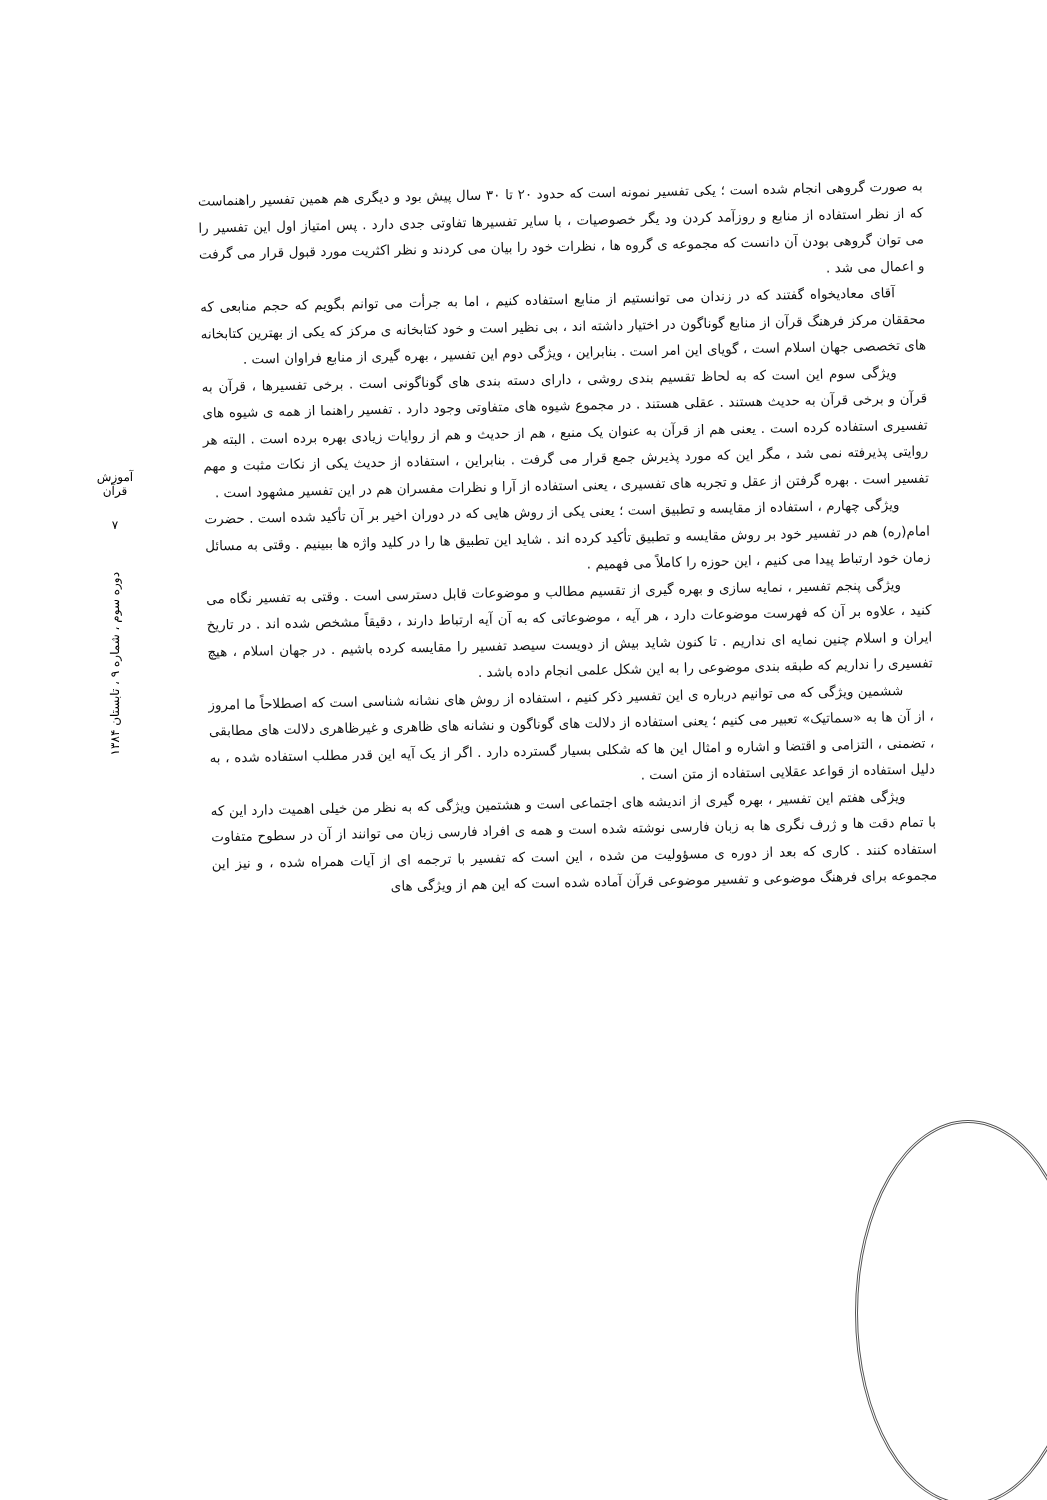آموزش قرآن
۷
دوره سوم ، شماره ۹ ، تابستان ۱۳۸۴
به صورت گروهی انجام شده است ؛ یکی تفسیر نمونه است که حدود ۲۰ تا ۳۰ سال پیش بود و دیگری هم همین تفسیر راهنماست که از نظر استفاده از منابع و روزآمد کردن ود یگر خصوصیات ، با سایر تفسیرها تفاوتی جدی دارد . پس امتیاز اول این تفسیر را می توان گروهی بودن آن دانست که مجموعه ی گروه ها ، نظرات خود را بیان می کردند و نظر اکثریت مورد قبول قرار می گرفت و اعمال می شد .
آقای معادیخواه گفتند که در زندان می توانستیم از منابع استفاده کنیم ، اما به جرأت می توانم بگویم که حجم منابعی که محققان مرکز فرهنگ قرآن از منابع گوناگون در اختیار داشته اند ، بی نظیر است و خود کتابخانه ی مرکز که یکی از بهترین کتابخانه های تخصصی جهان اسلام است ، گویای این امر است . بنابراین ، ویژگی دوم این تفسیر ، بهره گیری از منابع فراوان است .
ویژگی سوم این است که به لحاظ تقسیم بندی روشی ، دارای دسته بندی های گوناگونی است . برخی تفسیرها ، قرآن به قرآن و برخی قرآن به حدیث هستند . عقلی هستند . در مجموع شیوه های متفاوتی وجود دارد . تفسیر راهنما از همه ی شیوه های تفسیری استفاده کرده است . یعنی هم از قرآن به عنوان یک منبع ، هم از حدیث و هم از روایات زیادی بهره برده است . البته هر روایتی پذیرفته نمی شد ، مگر این که مورد پذیرش جمع قرار می گرفت . بنابراین ، استفاده از حدیث یکی از نکات مثبت و مهم تفسیر است . بهره گرفتن از عقل و تجربه های تفسیری ، یعنی استفاده از آرا و نظرات مفسران هم در این تفسیر مشهود است .
ویژگی چهارم ، استفاده از مقایسه و تطبیق است ؛ یعنی یکی از روش هایی که در دوران اخیر بر آن تأکید شده است . حضرت امام(ره) هم در تفسیر خود بر روش مقایسه و تطبیق تأکید کرده اند . شاید این تطبیق ها را در کلید واژه ها ببینیم . وقتی به مسائل زمان خود ارتباط پیدا می کنیم ، این حوزه را کاملاً می فهمیم .
ویژگی پنجم تفسیر ، نمایه سازی و بهره گیری از تقسیم مطالب و موضوعات قابل دسترسی است . وقتی به تفسیر نگاه می کنید ، علاوه بر آن که فهرست موضوعات دارد ، هر آیه ، موضوعاتی که به آن آیه ارتباط دارند ، دقیقاً مشخص شده اند . در تاریخ ایران و اسلام چنین نمایه ای نداریم . تا کنون شاید بیش از دویست سیصد تفسیر را مقایسه کرده باشیم . در جهان اسلام ، هیچ تفسیری را نداریم که طبقه بندی موضوعی را به این شکل علمی انجام داده باشد .
ششمین ویژگی که می توانیم درباره ی این تفسیر ذکر کنیم ، استفاده از روش های نشانه شناسی است که اصطلاحاً ما امروز ، از آن ها به «سماتیک» تعبیر می کنیم ؛ یعنی استفاده از دلالت های گوناگون و نشانه های ظاهری و غیرظاهری دلالت های مطابقی ، تضمنی ، التزامی و اقتضا و اشاره و امثال این ها که شکلی بسیار گسترده دارد . اگر از یک آیه این قدر مطلب استفاده شده ، به دلیل استفاده از قواعد عقلایی استفاده از متن است .
ویژگی هفتم این تفسیر ، بهره گیری از اندیشه های اجتماعی است و هشتمین ویژگی که به نظر من خیلی اهمیت دارد این که با تمام دقت ها و ژرف نگری ها به زبان فارسی نوشته شده است و همه ی افراد فارسی زبان می توانند از آن در سطوح متفاوت استفاده کنند . کاری که بعد از دوره ی مسؤولیت من شده ، این است که تفسیر با ترجمه ای از آیات همراه شده ، و نیز این مجموعه برای فرهنگ موضوعی و تفسیر موضوعی قرآن آماده شده است که این هم از ویژگی های